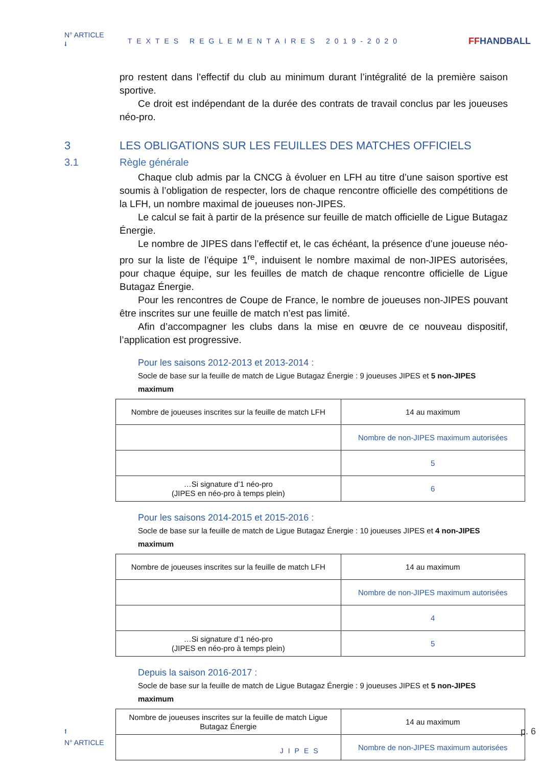N° ARTICLE
⭣ TEXTES REGLEMENTAIRES 2019-2020 FFHANDBALL
pro restent dans l’effectif du club au minimum durant l’intégralité de la première saison sportive.
Ce droit est indépendant de la durée des contrats de travail conclus par les joueuses néo-pro.
3 LES OBLIGATIONS SUR LES FEUILLES DES MATCHES OFFICIELS
3.1 Règle générale
Chaque club admis par la CNCG à évoluer en LFH au titre d’une saison sportive est soumis à l’obligation de respecter, lors de chaque rencontre officielle des compétitions de la LFH, un nombre maximal de joueuses non-JIPES.
Le calcul se fait à partir de la présence sur feuille de match officielle de Ligue Butagaz Énergie.
Le nombre de JIPES dans l’effectif et, le cas échéant, la présence d’une joueuse néo-pro sur la liste de l’équipe 1<sup>re</sup>, induisent le nombre maximal de non-JIPES autorisées, pour chaque équipe, sur les feuilles de match de chaque rencontre officielle de Ligue Butagaz Énergie.
Pour les rencontres de Coupe de France, le nombre de joueuses non-JIPES pouvant être inscrites sur une feuille de match n’est pas limité.
Afin d’accompagner les clubs dans la mise en œuvre de ce nouveau dispositif, l’application est progressive.
Pour les saisons 2012-2013 et 2013-2014 :
Socle de base sur la feuille de match de Ligue Butagaz Énergie : 9 joueuses JIPES et 5 non-JIPES maximum
| Nombre de joueuses inscrites sur la feuille de match LFH | 14 au maximum |
| | Nombre de non-JIPES maximum autorisées |
| | 5 |
| …Si signature d’1 néo-pro (JIPES en néo-pro à temps plein) | 6 |
Pour les saisons 2014-2015 et 2015-2016 :
Socle de base sur la feuille de match de Ligue Butagaz Énergie : 10 joueuses JIPES et 4 non-JIPES maximum
| Nombre de joueuses inscrites sur la feuille de match LFH | 14 au maximum |
| | Nombre de non-JIPES maximum autorisées |
| | 4 |
| …Si signature d’1 néo-pro (JIPES en néo-pro à temps plein) | 5 |
Depuis la saison 2016-2017 :
Socle de base sur la feuille de match de Ligue Butagaz Énergie : 9 joueuses JIPES et 5 non-JIPES maximum
| Nombre de joueuses inscrites sur la feuille de match Ligue Butagaz Énergie | 14 au maximum |
| | Nombre de non-JIPES maximum autorisées |
⭡
N° ARTICLE JIPES p. 6